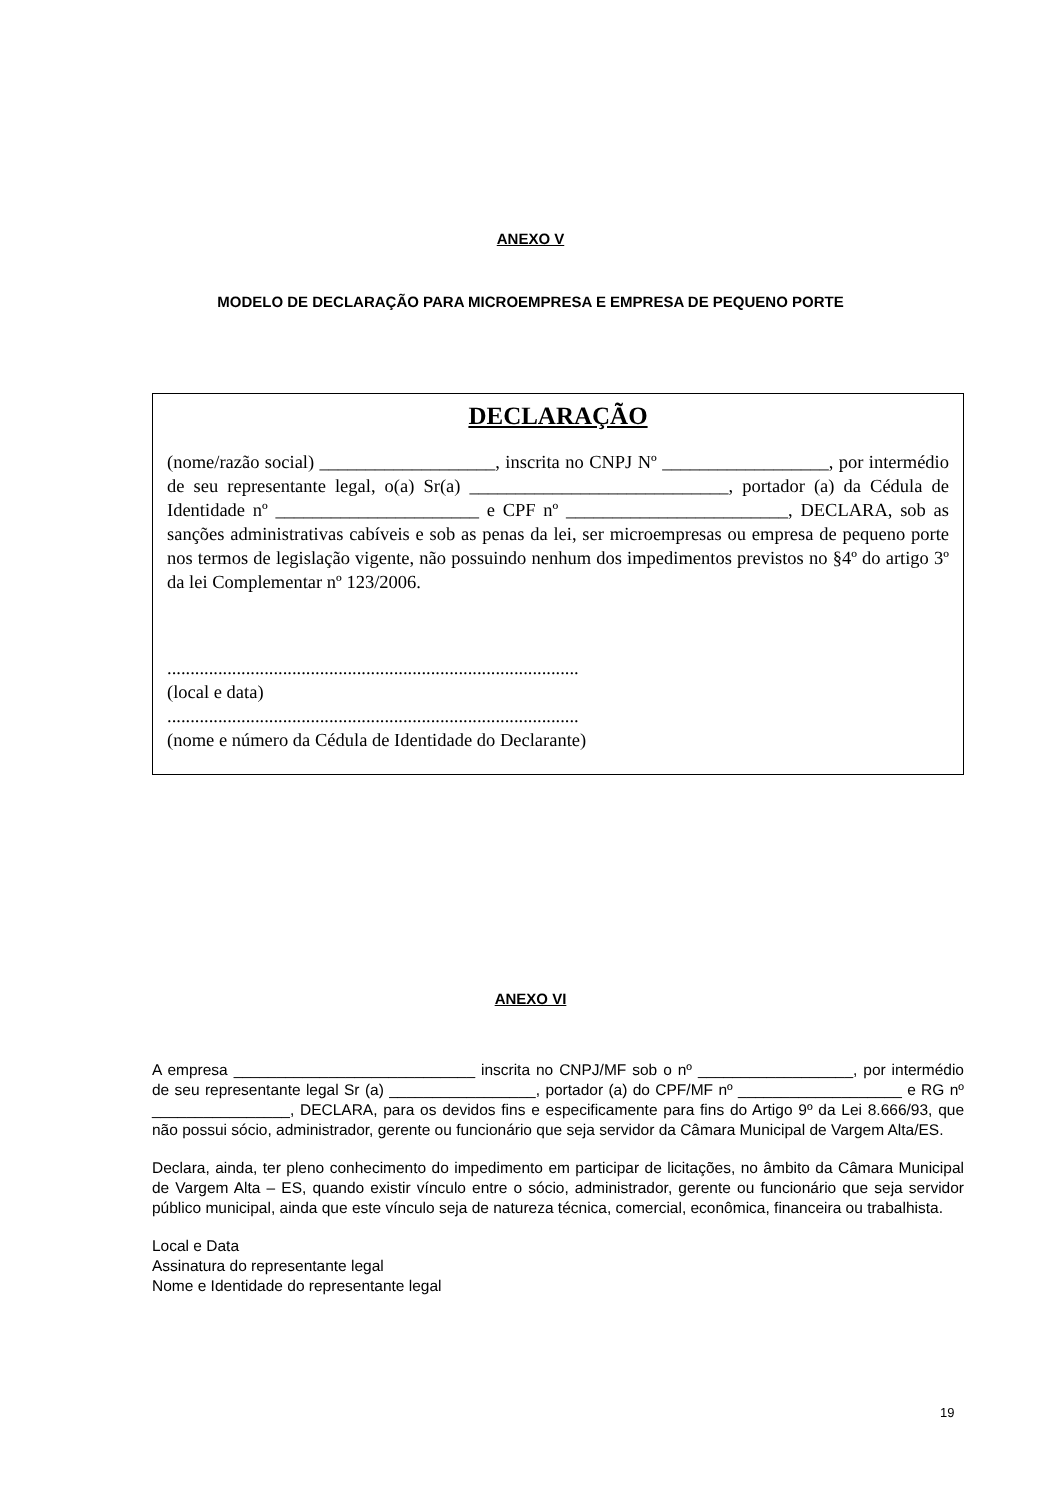ANEXO V
MODELO DE DECLARAÇÃO PARA MICROEMPRESA E EMPRESA DE PEQUENO PORTE
DECLARAÇÃO
(nome/razão social) ___________________, inscrita no CNPJ Nº __________________, por intermédio de seu representante legal, o(a) Sr(a) ____________________________, portador (a) da Cédula de Identidade nº ______________________ e CPF nº ________________________, DECLARA, sob as sanções administrativas cabíveis e sob as penas da lei, ser microempresas ou empresa de pequeno porte nos termos de legislação vigente, não possuindo nenhum dos impedimentos previstos no §4º do artigo 3º da lei Complementar nº 123/2006.
.........................................................................................
(local e data)
.........................................................................................
(nome e número da Cédula de Identidade do Declarante)
ANEXO VI
A empresa ____________________________ inscrita no CNPJ/MF sob o nº __________________, por intermédio de seu representante legal Sr (a) _________________, portador (a) do CPF/MF nº ___________________ e RG nº ________________, DECLARA, para os devidos fins e especificamente para fins do Artigo 9º da Lei 8.666/93, que não possui sócio, administrador, gerente ou funcionário que seja servidor da Câmara Municipal de Vargem Alta/ES.
Declara, ainda, ter pleno conhecimento do impedimento em participar de licitações, no âmbito da Câmara Municipal de Vargem Alta – ES, quando existir vínculo entre o sócio, administrador, gerente ou funcionário que seja servidor público municipal, ainda que este vínculo seja de natureza técnica, comercial, econômica, financeira ou trabalhista.
Local e Data
Assinatura do representante legal
Nome e Identidade do representante legal
19